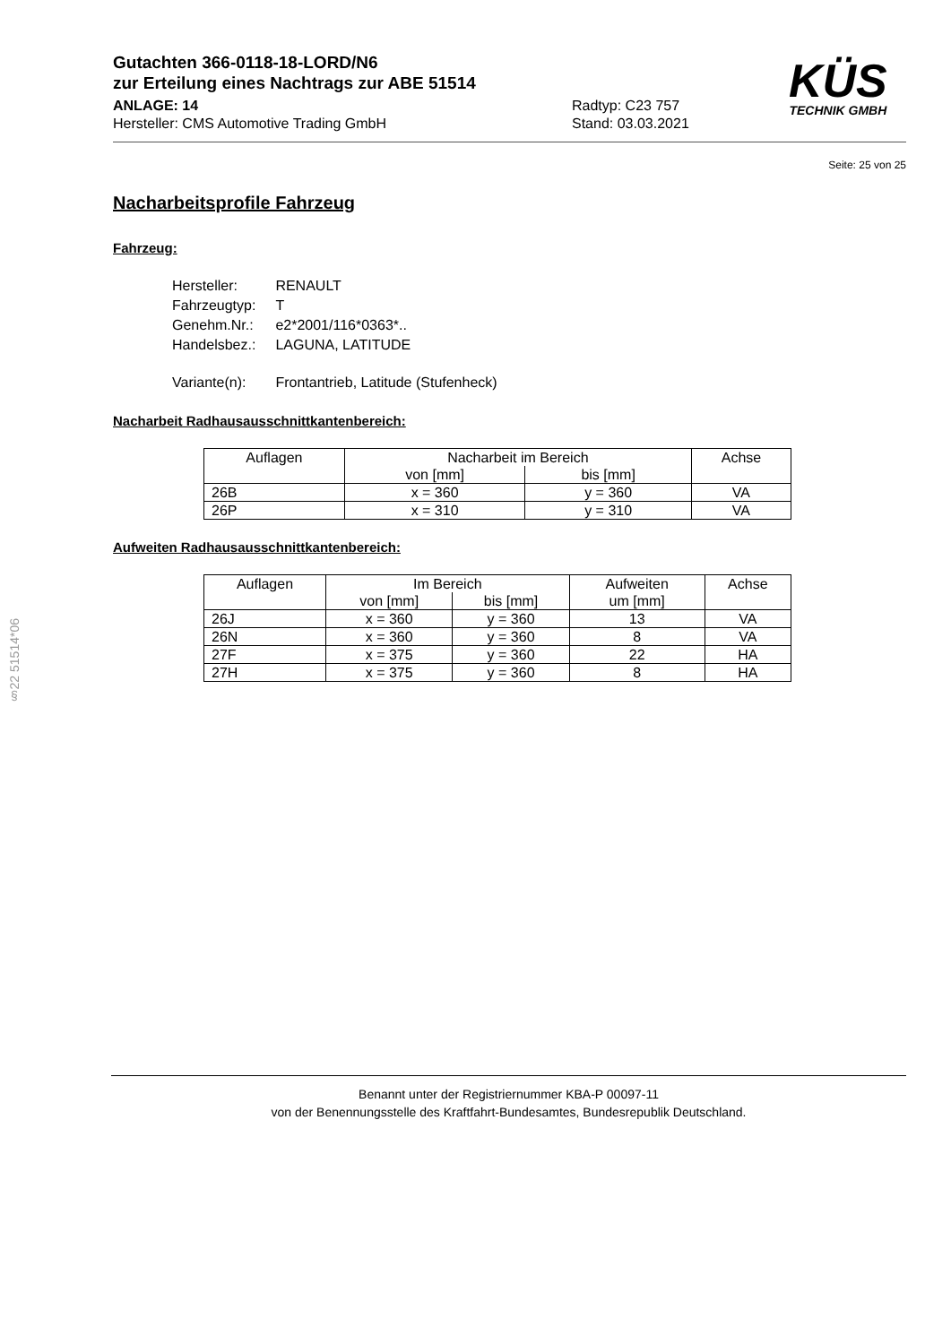KÜS
TECHNIK GMBH
Gutachten 366-0118-18-LORD/N6
zur Erteilung eines Nachtrags zur ABE 51514
ANLAGE: 14
Hersteller: CMS Automotive Trading GmbH
Radtyp: C23 757
Stand: 03.03.2021
Seite: 25 von 25
Nacharbeitsprofile Fahrzeug
Fahrzeug:
| Hersteller: | RENAULT |
| Fahrzeugtyp: | T |
| Genehm.Nr.: | e2*2001/116*0363*.. |
| Handelsbez.: | LAGUNA, LATITUDE |
| Variante(n): | Frontantrieb, Latitude (Stufenheck) |
Nacharbeit Radhausausschnittkantenbereich:
| Auflagen | Nacharbeit im Bereich | | Achse |
| --- | --- | --- | --- |
| | von [mm] | bis [mm] | |
| 26B | x = 360 | y = 360 | VA |
| 26P | x = 310 | y = 310 | VA |
Aufweiten Radhausausschnittkantenbereich:
| Auflagen | Im Bereich | | Aufweiten um [mm] | Achse |
| --- | --- | --- | --- | --- |
| | von [mm] | bis [mm] | | |
| 26J | x = 360 | y = 360 | 13 | VA |
| 26N | x = 360 | y = 360 | 8 | VA |
| 27F | x = 375 | y = 360 | 22 | HA |
| 27H | x = 375 | y = 360 | 8 | HA |
§22 51514*06
Benannt unter der Registriernummer KBA-P 00097-11
von der Benennungsstelle des Kraftfahrt-Bundesamtes, Bundesrepublik Deutschland.